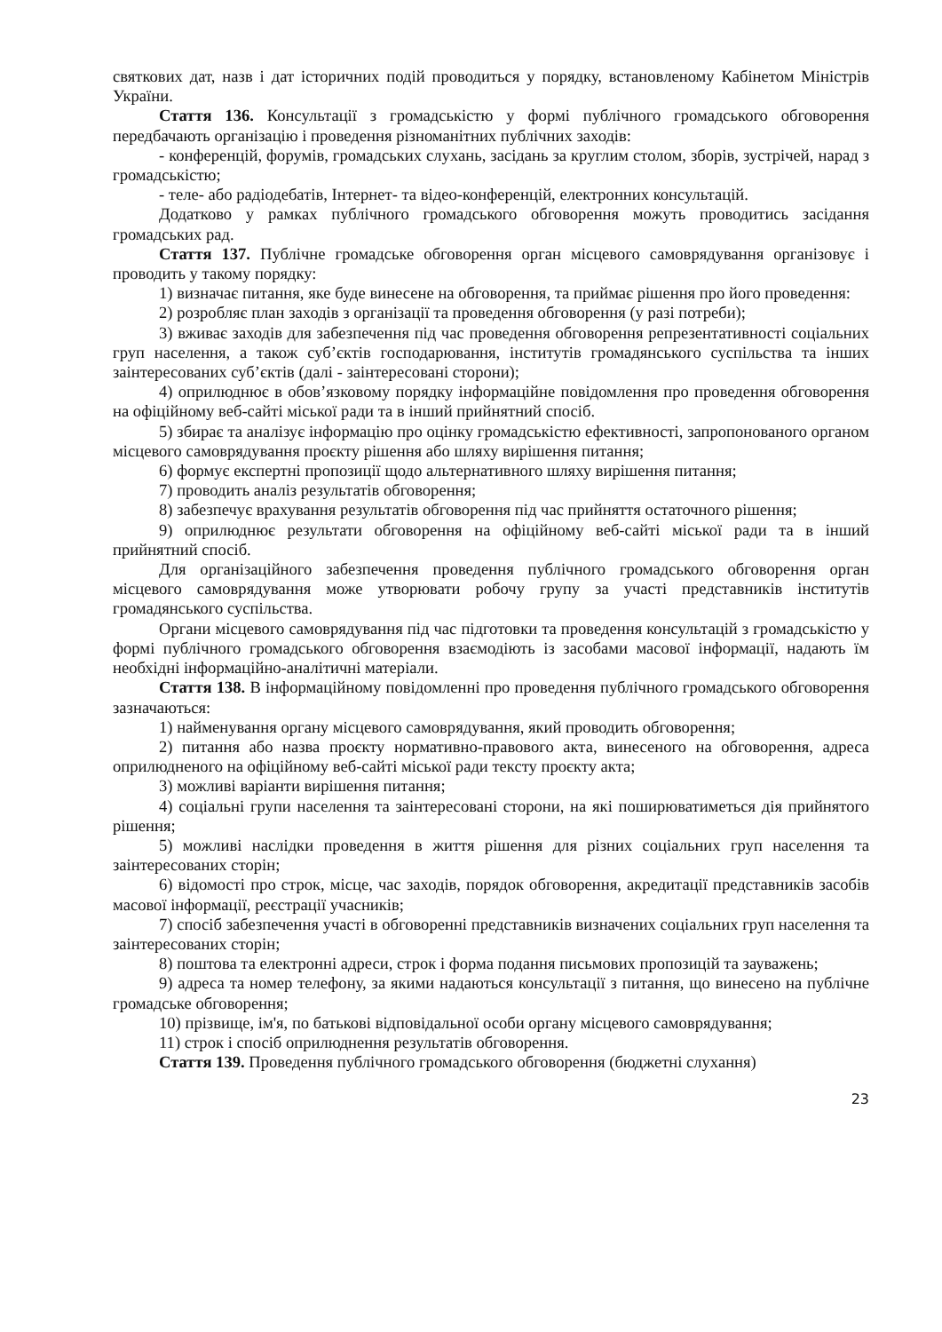святкових дат, назв і дат історичних подій проводиться у порядку, встановленому Кабінетом Міністрів України.
Стаття 136. Консультації з громадськістю у формі публічного громадського обговорення передбачають організацію і проведення різноманітних публічних заходів:
- конференцій, форумів, громадських слухань, засідань за круглим столом, зборів, зустрічей, нарад з громадськістю;
- теле- або радіодебатів, Інтернет- та відео-конференцій, електронних консультацій.
Додатково у рамках публічного громадського обговорення можуть проводитись засідання громадських рад.
Стаття 137. Публічне громадське обговорення орган місцевого самоврядування організовує і проводить у такому порядку:
1) визначає питання, яке буде винесене на обговорення, та приймає рішення про його проведення:
2) розробляє план заходів з організації та проведення обговорення (у разі потреби);
3) вживає заходів для забезпечення під час проведення обговорення репрезентативності соціальних груп населення, а також суб’єктів господарювання, інститутів громадянського суспільства та інших заінтересованих суб’єктів (далі - заінтересовані сторони);
4) оприлюднює в обов’язковому порядку інформаційне повідомлення про проведення обговорення на офіційному веб-сайті міської ради та в інший прийнятний спосіб.
5) збирає та аналізує інформацію про оцінку громадськістю ефективності, запропонованого органом місцевого самоврядування проєкту рішення або шляху вирішення питання;
6) формує експертні пропозиції щодо альтернативного шляху вирішення питання;
7) проводить аналіз результатів обговорення;
8) забезпечує врахування результатів обговорення під час прийняття остаточного рішення;
9) оприлюднює результати обговорення на офіційному веб-сайті міської ради та в інший прийнятний спосіб.
Для організаційного забезпечення проведення публічного громадського обговорення орган місцевого самоврядування може утворювати робочу групу за участі представників інститутів громадянського суспільства.
Органи місцевого самоврядування під час підготовки та проведення консультацій з громадськістю у формі публічного громадського обговорення взаємодіють із засобами масової інформації, надають їм необхідні інформаційно-аналітичні матеріали.
Стаття 138. В інформаційному повідомленні про проведення публічного громадського обговорення зазначаються:
1) найменування органу місцевого самоврядування, який проводить обговорення;
2) питання або назва проєкту нормативно-правового акта, винесеного на обговорення, адреса оприлюдненого на офіційному веб-сайті міської ради тексту проєкту акта;
3) можливі варіанти вирішення питання;
4) соціальні групи населення та заінтересовані сторони, на які поширюватиметься дія прийнятого рішення;
5) можливі наслідки проведення в життя рішення для різних соціальних груп населення та заінтересованих сторін;
6) відомості про строк, місце, час заходів, порядок обговорення, акредитації представників засобів масової інформації, реєстрації учасників;
7) спосіб забезпечення участі в обговоренні представників визначених соціальних груп населення та заінтересованих сторін;
8) поштова та електронні адреси, строк і форма подання письмових пропозицій та зауважень;
9) адреса та номер телефону, за якими надаються консультації з питання, що винесено на публічне громадське обговорення;
10) прізвище, ім'я, по батькові відповідальної особи органу місцевого самоврядування;
11) строк і спосіб оприлюднення результатів обговорення.
Стаття 139. Проведення публічного громадського обговорення (бюджетні слухання)
23